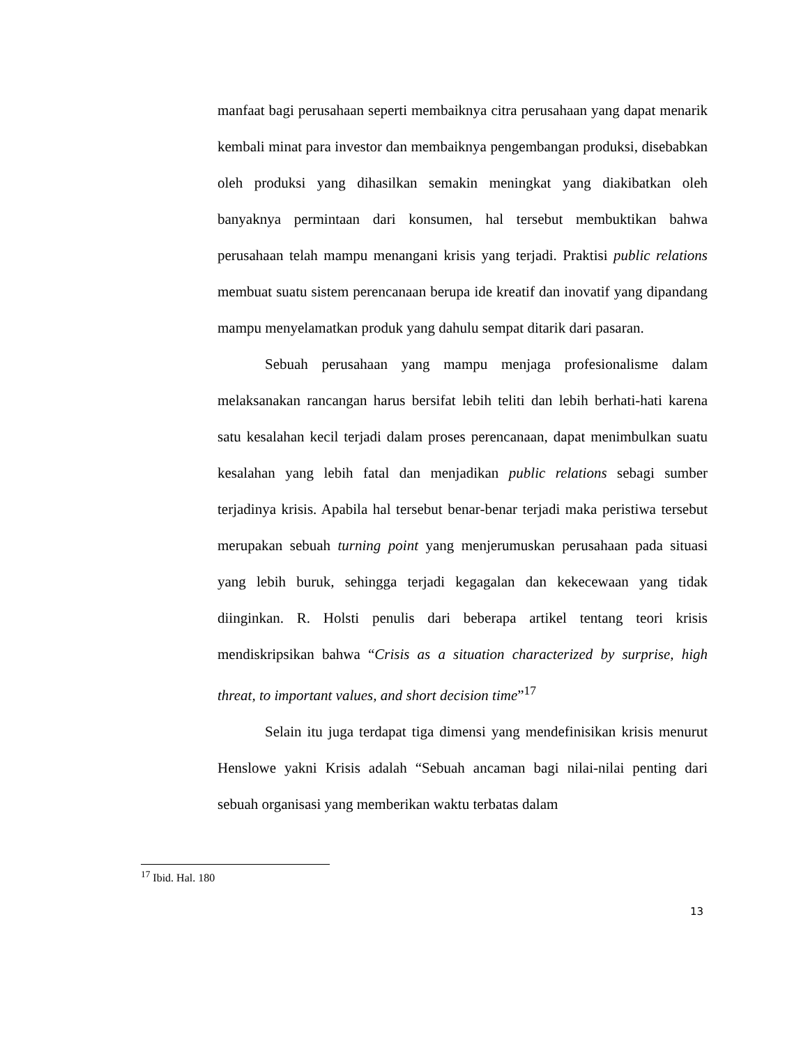manfaat bagi perusahaan seperti membaiknya citra perusahaan yang dapat menarik kembali minat para investor dan membaiknya pengembangan produksi, disebabkan oleh produksi yang dihasilkan semakin meningkat yang diakibatkan oleh banyaknya permintaan dari konsumen, hal tersebut membuktikan bahwa perusahaan telah mampu menangani krisis yang terjadi. Praktisi public relations membuat suatu sistem perencanaan berupa ide kreatif dan inovatif yang dipandang mampu menyelamatkan produk yang dahulu sempat ditarik dari pasaran.
Sebuah perusahaan yang mampu menjaga profesionalisme dalam melaksanakan rancangan harus bersifat lebih teliti dan lebih berhati-hati karena satu kesalahan kecil terjadi dalam proses perencanaan, dapat menimbulkan suatu kesalahan yang lebih fatal dan menjadikan public relations sebagi sumber terjadinya krisis. Apabila hal tersebut benar-benar terjadi maka peristiwa tersebut merupakan sebuah turning point yang menjerumuskan perusahaan pada situasi yang lebih buruk, sehingga terjadi kegagalan dan kekecewaan yang tidak diinginkan. R. Holsti penulis dari beberapa artikel tentang teori krisis mendiskripsikan bahwa “Crisis as a situation characterized by surprise, high threat, to important values, and short decision time”<sup>17</sup>
Selain itu juga terdapat tiga dimensi yang mendefinisikan krisis menurut Henslowe yakni Krisis adalah “Sebuah ancaman bagi nilai-nilai penting dari sebuah organisasi yang memberikan waktu terbatas dalam
<sup>17</sup> Ibid. Hal. 180
13